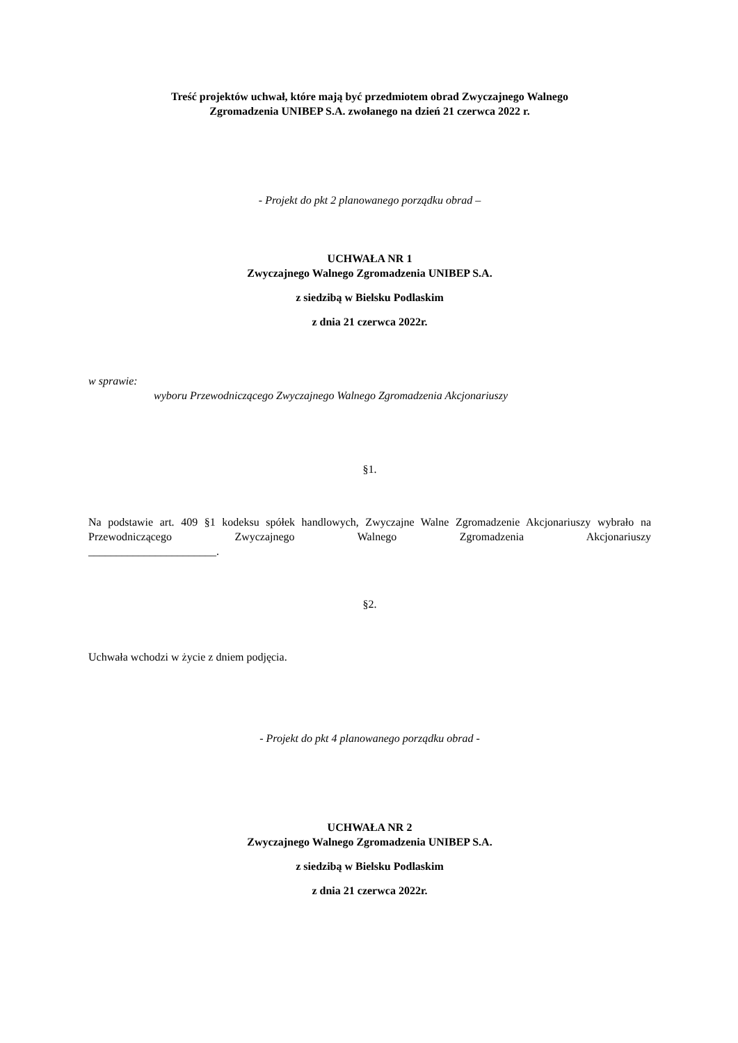Treść projektów uchwał, które mają być przedmiotem obrad Zwyczajnego Walnego
Zgromadzenia UNIBEP S.A. zwołanego na dzień 21 czerwca 2022 r.
- Projekt do pkt 2 planowanego porządku obrad –
UCHWAŁA NR 1
Zwyczajnego Walnego Zgromadzenia UNIBEP S.A.
z siedzibą w Bielsku Podlaskim
z dnia 21 czerwca 2022r.
w sprawie:
wyboru Przewodniczącego Zwyczajnego Walnego Zgromadzenia Akcjonariuszy
§1.
Na podstawie art. 409 §1 kodeksu spółek handlowych, Zwyczajne Walne Zgromadzenie Akcjonariuszy wybrało na Przewodniczącego Zwyczajnego Walnego Zgromadzenia Akcjonariuszy
_______________________.
§2.
Uchwała wchodzi w życie z dniem podjęcia.
- Projekt do pkt 4 planowanego porządku obrad -
UCHWAŁA NR 2
Zwyczajnego Walnego Zgromadzenia UNIBEP S.A.
z siedzibą w Bielsku Podlaskim
z dnia 21 czerwca 2022r.